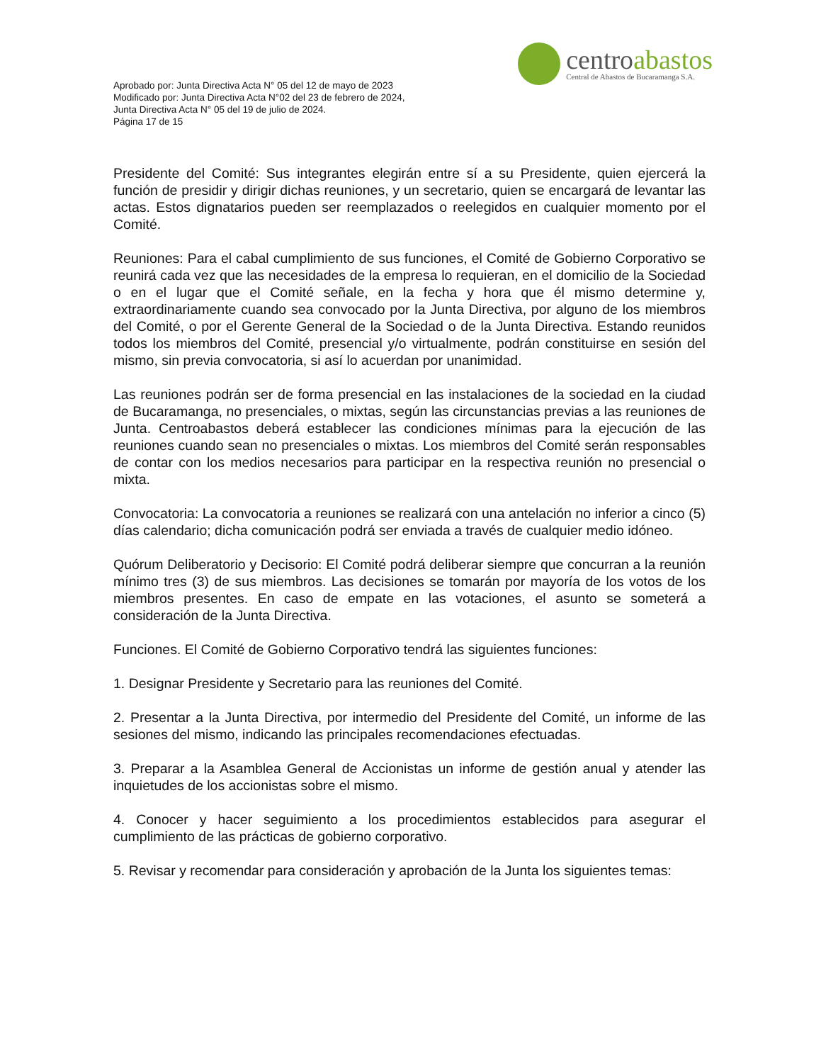Aprobado por: Junta Directiva Acta N° 05 del 12 de mayo de 2023
Modificado por: Junta Directiva Acta N°02 del 23 de febrero de 2024,
Junta Directiva Acta N° 05 del 19 de julio de 2024.
Página 17 de 15
centroabastos
Central de Abastos de Bucaramanga S.A.
Presidente del Comité: Sus integrantes elegirán entre sí a su Presidente, quien ejercerá la función de presidir y dirigir dichas reuniones, y un secretario, quien se encargará de levantar las actas. Estos dignatarios pueden ser reemplazados o reelegidos en cualquier momento por el Comité.
Reuniones: Para el cabal cumplimiento de sus funciones, el Comité de Gobierno Corporativo se reunirá cada vez que las necesidades de la empresa lo requieran, en el domicilio de la Sociedad o en el lugar que el Comité señale, en la fecha y hora que él mismo determine y, extraordinariamente cuando sea convocado por la Junta Directiva, por alguno de los miembros del Comité, o por el Gerente General de la Sociedad o de la Junta Directiva. Estando reunidos todos los miembros del Comité, presencial y/o virtualmente, podrán constituirse en sesión del mismo, sin previa convocatoria, si así lo acuerdan por unanimidad.
Las reuniones podrán ser de forma presencial en las instalaciones de la sociedad en la ciudad de Bucaramanga, no presenciales, o mixtas, según las circunstancias previas a las reuniones de Junta. Centroabastos deberá establecer las condiciones mínimas para la ejecución de las reuniones cuando sean no presenciales o mixtas. Los miembros del Comité serán responsables de contar con los medios necesarios para participar en la respectiva reunión no presencial o mixta.
Convocatoria: La convocatoria a reuniones se realizará con una antelación no inferior a cinco (5) días calendario; dicha comunicación podrá ser enviada a través de cualquier medio idóneo.
Quórum Deliberatorio y Decisorio: El Comité podrá deliberar siempre que concurran a la reunión mínimo tres (3) de sus miembros. Las decisiones se tomarán por mayoría de los votos de los miembros presentes. En caso de empate en las votaciones, el asunto se someterá a consideración de la Junta Directiva.
Funciones. El Comité de Gobierno Corporativo tendrá las siguientes funciones:
1. Designar Presidente y Secretario para las reuniones del Comité.
2. Presentar a la Junta Directiva, por intermedio del Presidente del Comité, un informe de las sesiones del mismo, indicando las principales recomendaciones efectuadas.
3. Preparar a la Asamblea General de Accionistas un informe de gestión anual y atender las inquietudes de los accionistas sobre el mismo.
4. Conocer y hacer seguimiento a los procedimientos establecidos para asegurar el cumplimiento de las prácticas de gobierno corporativo.
5. Revisar y recomendar para consideración y aprobación de la Junta los siguientes temas: